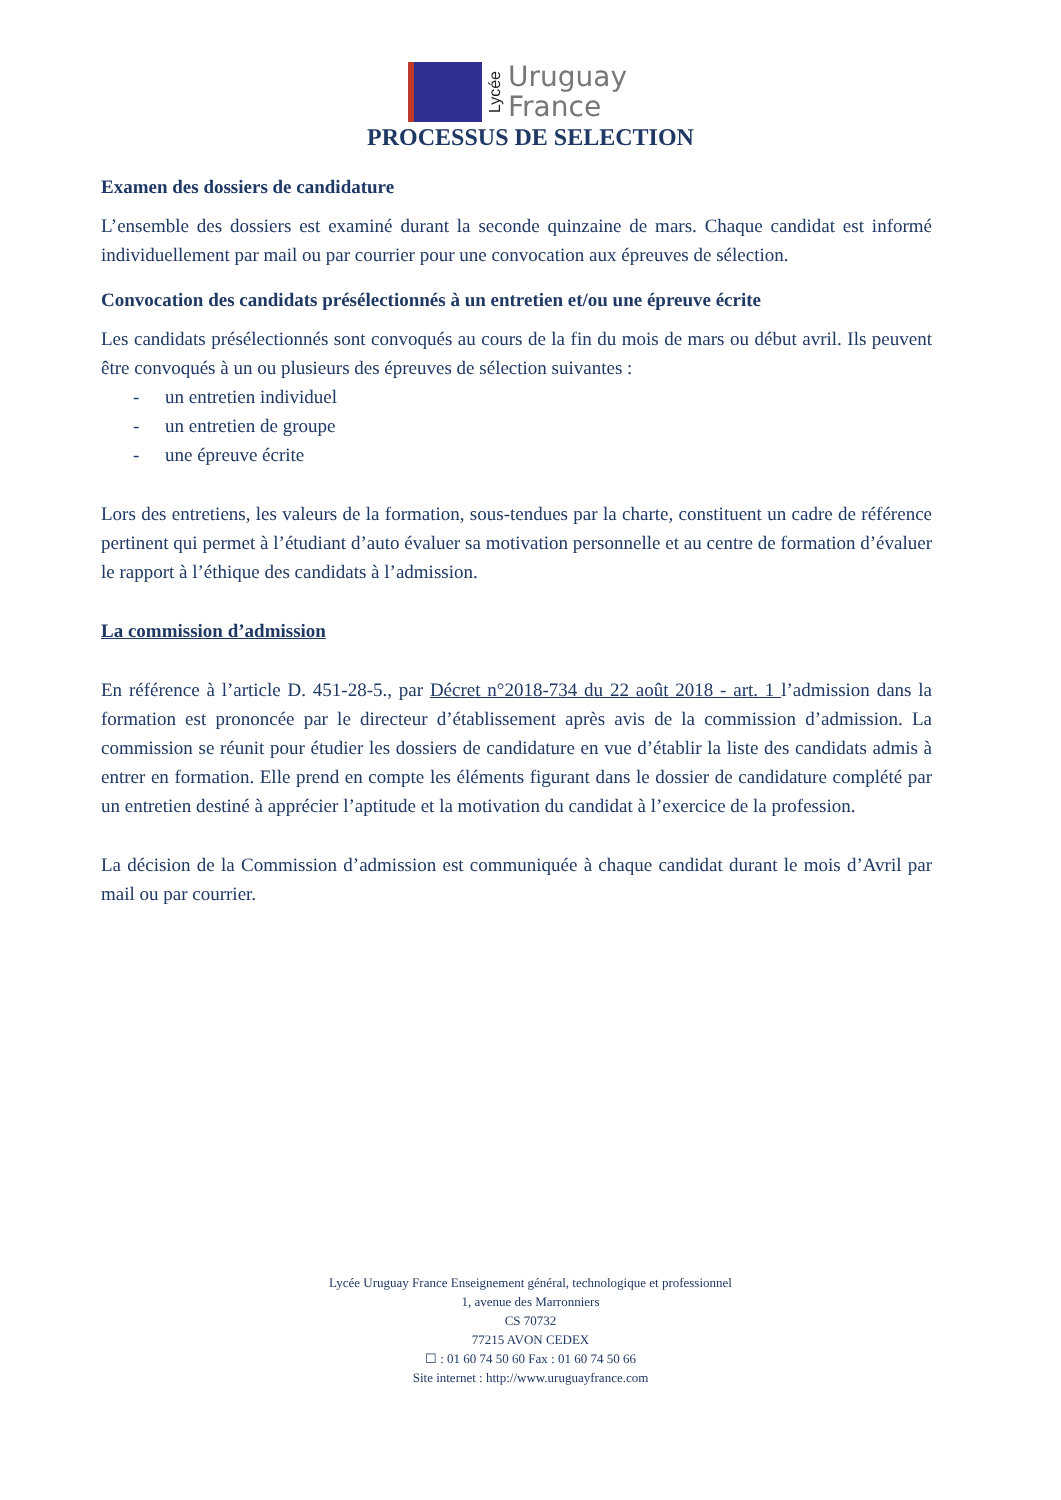Lycée
Uruguay
France
PROCESSUS DE SELECTION
Examen des dossiers de candidature
L’ensemble des dossiers est examiné durant la seconde quinzaine de mars. Chaque candidat est informé individuellement par mail ou par courrier pour une convocation aux épreuves de sélection.
Convocation des candidats présélectionnés à un entretien et/ou une épreuve écrite
Les candidats présélectionnés sont convoqués au cours de la fin du mois de mars ou début avril. Ils peuvent être convoqués à un ou plusieurs des épreuves de sélection suivantes :
- un entretien individuel
- un entretien de groupe
- une épreuve écrite
Lors des entretiens, les valeurs de la formation, sous-tendues par la charte, constituent un cadre de référence pertinent qui permet à l’étudiant d’auto évaluer sa motivation personnelle et au centre de formation d’évaluer le rapport à l’éthique des candidats à l’admission.
La commission d’admission
En référence à l’article D. 451-28-5., par Décret n°2018-734 du 22 août 2018 - art. 1 l’admission dans la formation est prononcée par le directeur d’établissement après avis de la commission d’admission. La commission se réunit pour étudier les dossiers de candidature en vue d’établir la liste des candidats admis à entrer en formation. Elle prend en compte les éléments figurant dans le dossier de candidature complété par un entretien destiné à apprécier l’aptitude et la motivation du candidat à l’exercice de la profession.
La décision de la Commission d’admission est communiquée à chaque candidat durant le mois d’Avril par mail ou par courrier.
Lycée Uruguay France Enseignement général, technologique et professionnel
1, avenue des Marronniers
CS 70732
77215 AVON CEDEX
☐ : 01 60 74 50 60 Fax : 01 60 74 50 66
Site internet : http://www.uruguayfrance.com